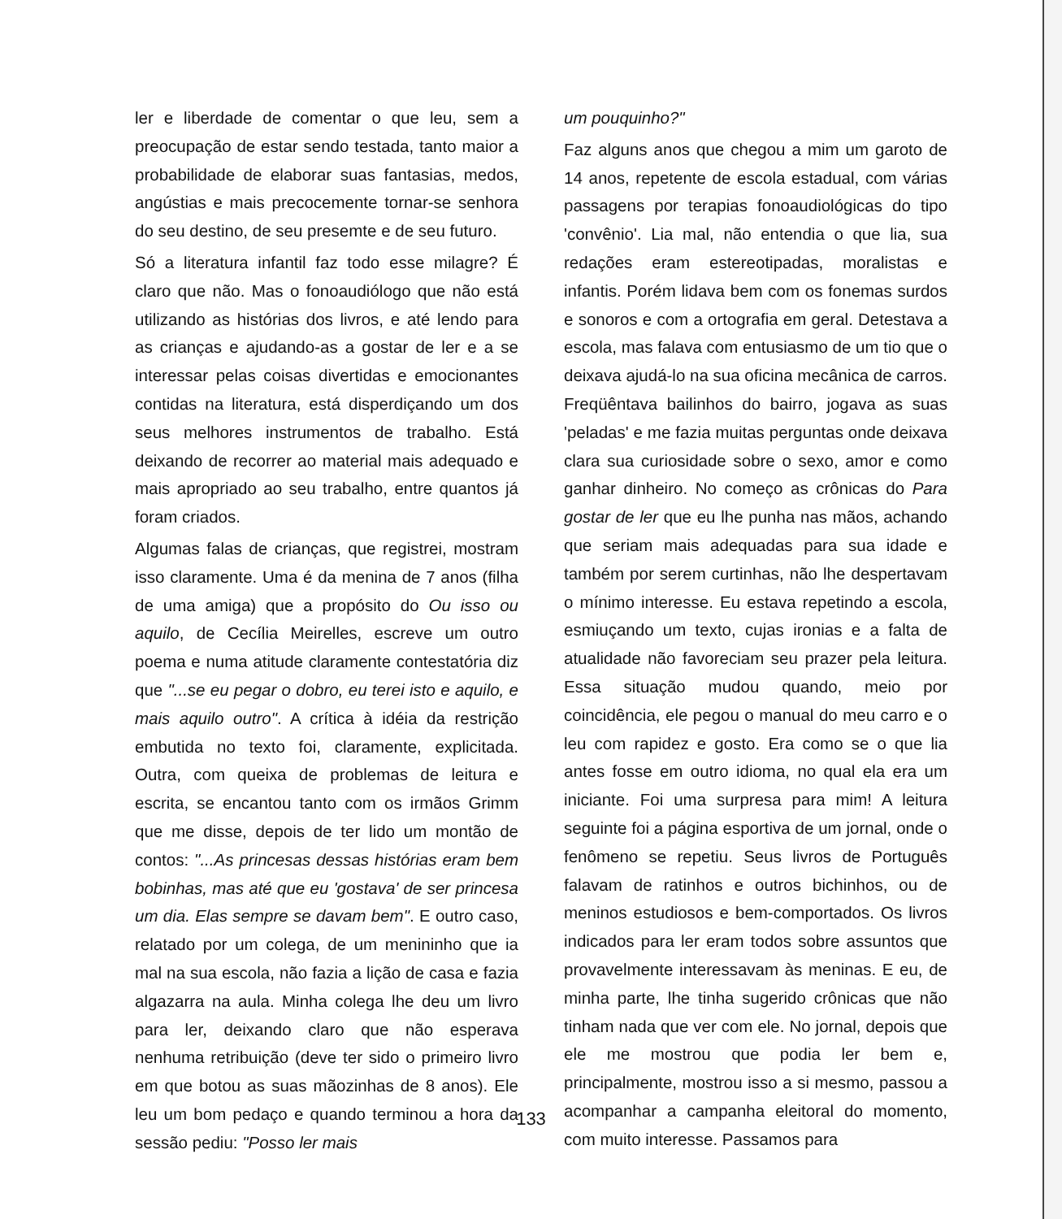ler e liberdade de comentar o que leu, sem a preocupação de estar sendo testada, tanto maior a probabilidade de elaborar suas fantasias, medos, angústias e mais precocemente tornar-se senhora do seu destino, de seu presemte e de seu futuro.
Só a literatura infantil faz todo esse milagre? É claro que não. Mas o fonoaudiólogo que não está utilizando as histórias dos livros, e até lendo para as crianças e ajudando-as a gostar de ler e a se interessar pelas coisas divertidas e emocionantes contidas na literatura, está disperdiçando um dos seus melhores instrumentos de trabalho. Está deixando de recorrer ao material mais adequado e mais apropriado ao seu trabalho, entre quantos já foram criados.
Algumas falas de crianças, que registrei, mostram isso claramente. Uma é da menina de 7 anos (filha de uma amiga) que a propósito do Ou isso ou aquilo, de Cecília Meirelles, escreve um outro poema e numa atitude claramente contestatória diz que "...se eu pegar o dobro, eu terei isto e aquilo, e mais aquilo outro". A crítica à idéia da restrição embutida no texto foi, claramente, explicitada. Outra, com queixa de problemas de leitura e escrita, se encantou tanto com os irmãos Grimm que me disse, depois de ter lido um montão de contos: "...As princesas dessas histórias eram bem bobinhas, mas até que eu 'gostava' de ser princesa um dia. Elas sempre se davam bem". E outro caso, relatado por um colega, de um menininho que ia mal na sua escola, não fazia a lição de casa e fazia algazarra na aula. Minha colega lhe deu um livro para ler, deixando claro que não esperava nenhuma retribuição (deve ter sido o primeiro livro em que botou as suas mãozinhas de 8 anos). Ele leu um bom pedaço e quando terminou a hora da sessão pediu: "Posso ler mais
um pouquinho?"
Faz alguns anos que chegou a mim um garoto de 14 anos, repetente de escola estadual, com várias passagens por terapias fonoaudiológicas do tipo 'convênio'. Lia mal, não entendia o que lia, sua redações eram estereotipadas, moralistas e infantis. Porém lidava bem com os fonemas surdos e sonoros e com a ortografia em geral. Detestava a escola, mas falava com entusiasmo de um tio que o deixava ajudá-lo na sua oficina mecânica de carros. Freqüêntava bailinhos do bairro, jogava as suas 'peladas' e me fazia muitas perguntas onde deixava clara sua curiosidade sobre o sexo, amor e como ganhar dinheiro. No começo as crônicas do Para gostar de ler que eu lhe punha nas mãos, achando que seriam mais adequadas para sua idade e também por serem curtinhas, não lhe despertavam o mínimo interesse. Eu estava repetindo a escola, esmiuçando um texto, cujas ironias e a falta de atualidade não favoreciam seu prazer pela leitura. Essa situação mudou quando, meio por coincidência, ele pegou o manual do meu carro e o leu com rapidez e gosto. Era como se o que lia antes fosse em outro idioma, no qual ela era um iniciante. Foi uma surpresa para mim! A leitura seguinte foi a página esportiva de um jornal, onde o fenômeno se repetiu. Seus livros de Português falavam de ratinhos e outros bichinhos, ou de meninos estudiosos e bem-comportados. Os livros indicados para ler eram todos sobre assuntos que provavelmente interessavam às meninas. E eu, de minha parte, lhe tinha sugerido crônicas que não tinham nada que ver com ele. No jornal, depois que ele me mostrou que podia ler bem e, principalmente, mostrou isso a si mesmo, passou a acompanhar a campanha eleitoral do momento, com muito interesse. Passamos para
133